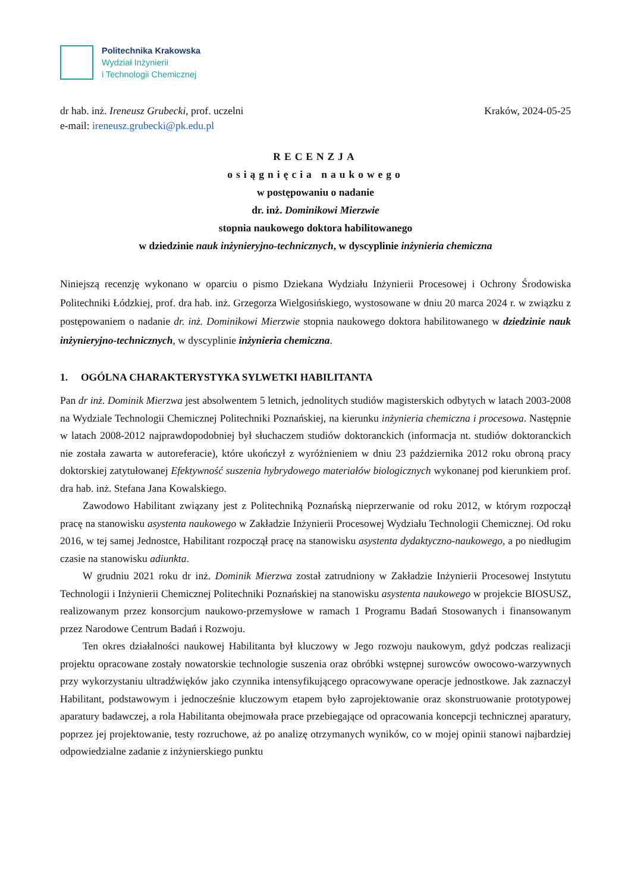Politechnika Krakowska
Wydział Inżynierii
i Technologii Chemicznej
dr hab. inż. Ireneusz Grubecki, prof. uczelni
e-mail: ireneusz.grubecki@pk.edu.pl
Kraków, 2024-05-25
RECENZJA
osiągnięcia naukowego
w postępowaniu o nadanie
dr. inż. Dominikowi Mierzwie
stopnia naukowego doktora habilitowanego
w dziedzinie nauk inżynieryjno-technicznych, w dyscyplinie inżynieria chemiczna
Niniejszą recenzję wykonano w oparciu o pismo Dziekana Wydziału Inżynierii Procesowej i Ochrony Środowiska Politechniki Łódzkiej, prof. dra hab. inż. Grzegorza Wielgosińskiego, wystosowane w dniu 20 marca 2024 r. w związku z postępowaniem o nadanie dr. inż. Dominikowi Mierzwie stopnia naukowego doktora habilitowanego w dziedzinie nauk inżynieryjno-technicznych, w dyscyplinie inżynieria chemiczna.
1. OGÓLNA CHARAKTERYSTYKA SYLWETKI HABILITANTA
Pan dr inż. Dominik Mierzwa jest absolwentem 5 letnich, jednolitych studiów magisterskich odbytych w latach 2003-2008 na Wydziale Technologii Chemicznej Politechniki Poznańskiej, na kierunku inżynieria chemiczna i procesowa. Następnie w latach 2008-2012 najprawdopodobniej był słuchaczem studiów doktoranckich (informacja nt. studiów doktoranckich nie została zawarta w autoreferacie), które ukończył z wyróżnieniem w dniu 23 października 2012 roku obroną pracy doktorskiej zatytułowanej Efektywność suszenia hybrydowego materiałów biologicznych wykonanej pod kierunkiem prof. dra hab. inż. Stefana Jana Kowalskiego.
Zawodowo Habilitant związany jest z Politechniką Poznańską nieprzerwanie od roku 2012, w którym rozpoczął pracę na stanowisku asystenta naukowego w Zakładzie Inżynierii Procesowej Wydziału Technologii Chemicznej. Od roku 2016, w tej samej Jednostce, Habilitant rozpoczął pracę na stanowisku asystenta dydaktyczno-naukowego, a po niedługim czasie na stanowisku adiunkta.
W grudniu 2021 roku dr inż. Dominik Mierzwa został zatrudniony w Zakładzie Inżynierii Procesowej Instytutu Technologii i Inżynierii Chemicznej Politechniki Poznańskiej na stanowisku asystenta naukowego w projekcie BIOSUSZ, realizowanym przez konsorcjum naukowo-przemysłowe w ramach 1 Programu Badań Stosowanych i finansowanym przez Narodowe Centrum Badań i Rozwoju.
Ten okres działalności naukowej Habilitanta był kluczowy w Jego rozwoju naukowym, gdyż podczas realizacji projektu opracowane zostały nowatorskie technologie suszenia oraz obróbki wstępnej surowców owocowo-warzywnych przy wykorzystaniu ultradźwięków jako czynnika intensyfikującego opracowywane operacje jednostkowe. Jak zaznaczył Habilitant, podstawowym i jednocześnie kluczowym etapem było zaprojektowanie oraz skonstruowanie prototypowej aparatury badawczej, a rola Habilitanta obejmowała prace przebiegające od opracowania koncepcji technicznej aparatury, poprzez jej projektowanie, testy rozruchowe, aż po analizę otrzymanych wyników, co w mojej opinii stanowi najbardziej odpowiedzialne zadanie z inżynierskiego punktu